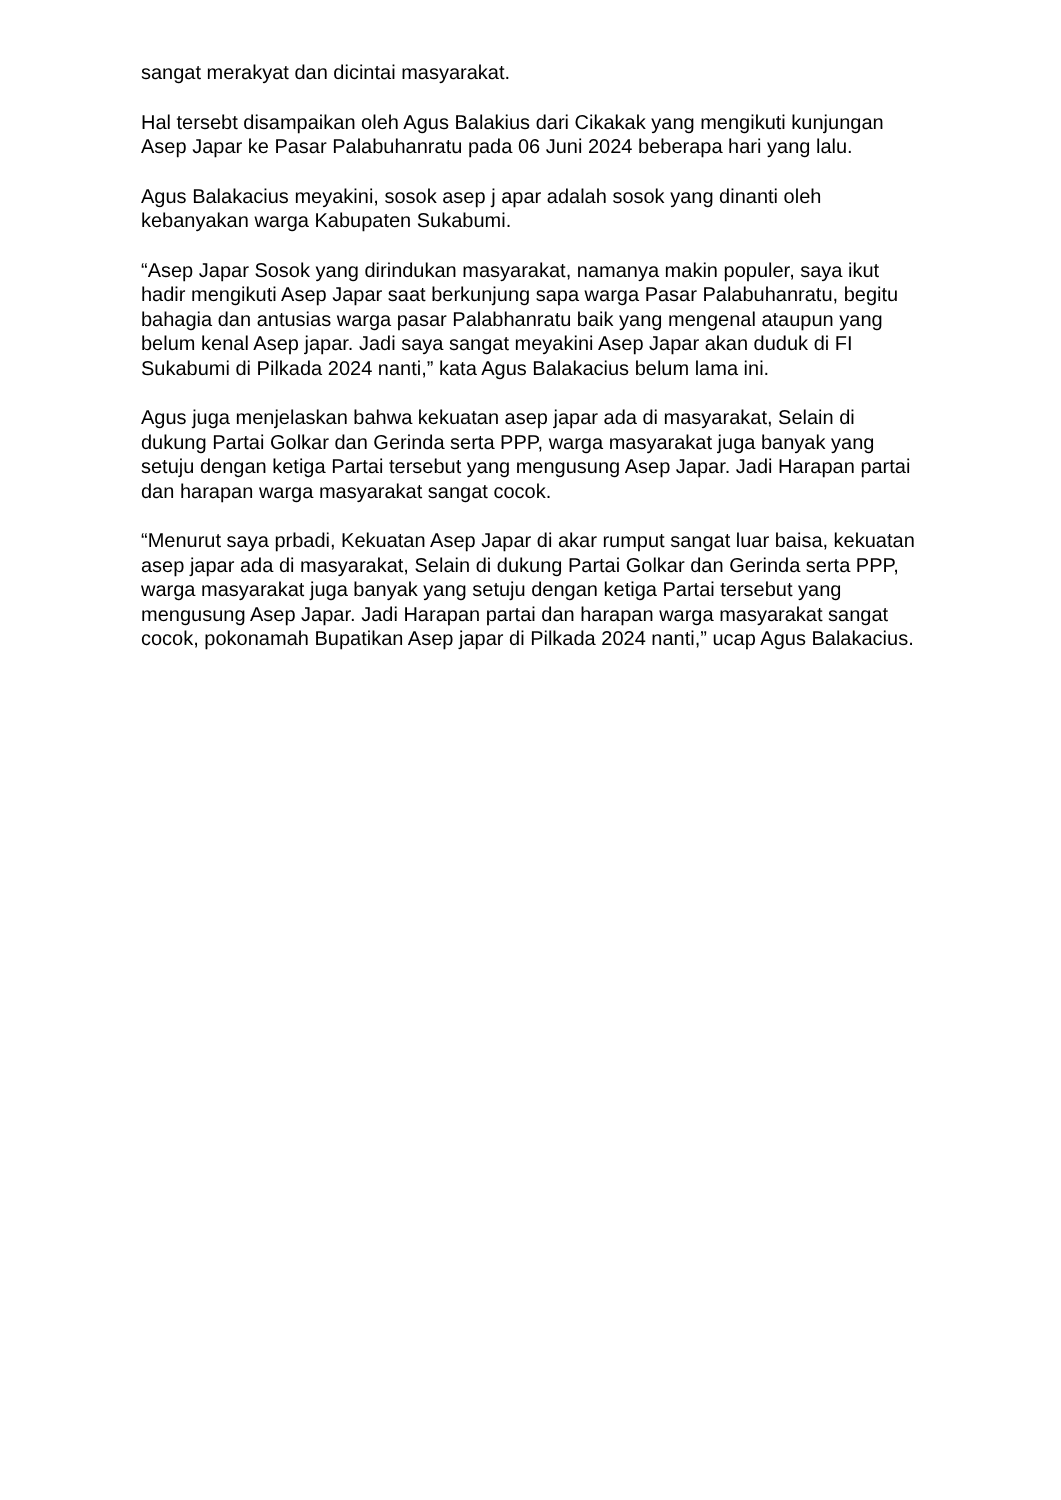sangat merakyat dan dicintai masyarakat.
Hal tersebt disampaikan oleh Agus Balakius dari Cikakak yang mengikuti kunjungan Asep Japar ke Pasar Palabuhanratu pada 06 Juni 2024 beberapa hari yang lalu.
Agus Balakacius meyakini, sosok asep j apar adalah sosok yang dinanti oleh kebanyakan warga Kabupaten Sukabumi.
“Asep Japar Sosok yang dirindukan masyarakat, namanya makin populer, saya ikut hadir mengikuti Asep Japar saat berkunjung sapa warga Pasar Palabuhanratu, begitu bahagia dan antusias warga pasar Palabhanratu baik yang mengenal ataupun yang belum kenal Asep japar. Jadi saya sangat meyakini Asep Japar akan duduk di FI Sukabumi di Pilkada 2024 nanti,” kata Agus Balakacius belum lama ini.
Agus juga menjelaskan bahwa kekuatan asep japar ada di masyarakat, Selain di dukung Partai Golkar dan Gerinda serta PPP, warga masyarakat juga banyak yang setuju dengan ketiga Partai tersebut yang mengusung Asep Japar. Jadi Harapan partai dan harapan warga masyarakat sangat cocok.
“Menurut saya prbadi, Kekuatan Asep Japar di akar rumput sangat luar baisa, kekuatan asep japar ada di masyarakat, Selain di dukung Partai Golkar dan Gerinda serta PPP, warga masyarakat juga banyak yang setuju dengan ketiga Partai tersebut yang mengusung Asep Japar. Jadi Harapan partai dan harapan warga masyarakat sangat cocok, pokonamah Bupatikan Asep japar di Pilkada 2024 nanti,” ucap Agus Balakacius.